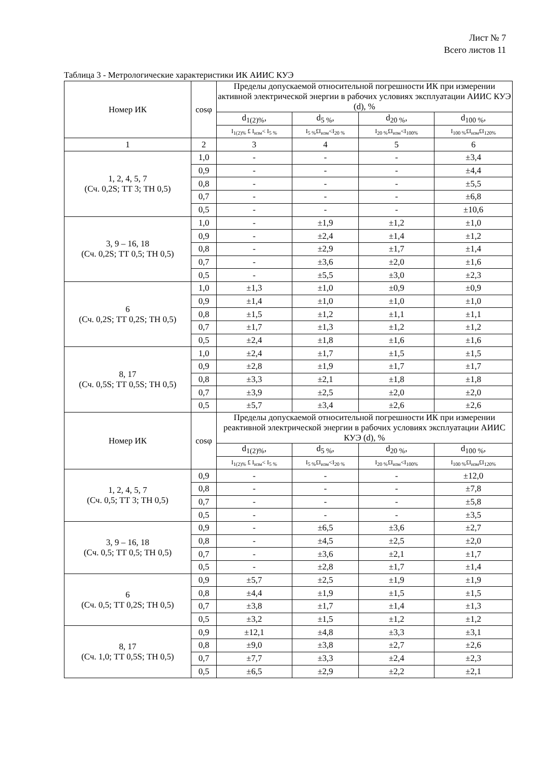Лист № 7
Всего листов 11
Таблица 3 - Метрологические характеристики ИК АИИС КУЭ
| Номер ИК | cosφ | Пределы допускаемой относительной погрешности ИК при измерении активной электрической энергии в рабочих условиях эксплуатации АИИС КУЭ (d), % | | | |
| --- | --- | --- | --- | --- | --- |
| | | d<sub>1(2)%</sub>, | d<sub>5 %</sub>, | d<sub>20 %</sub>, | d<sub>100 %</sub>, |
| | | I<sub>1(2)%</sub> £ I<sub>изм</sub>< I<sub>5 %</sub> | I<sub>5 %</sub>£I<sub>изм</sub><I<sub>20 %</sub> | I<sub>20 %</sub>£I<sub>изм</sub><I<sub>100%</sub> | I<sub>100 %</sub>£I<sub>изм</sub>£I<sub>120%</sub> |
| 1 | 2 | 3 | 4 | 5 | 6 |
| 1, 2, 4, 5, 7 (Сч. 0,2S; ТТ 3; ТН 0,5) | 1,0 | - | - | - | ±3,4 |
| | 0,9 | - | - | - | ±4,4 |
| | 0,8 | - | - | - | ±5,5 |
| | 0,7 | - | - | - | ±6,8 |
| | 0,5 | - | - | - | ±10,6 |
| 3, 9 – 16, 18 (Сч. 0,2S; ТТ 0,5; ТН 0,5) | 1,0 | - | ±1,9 | ±1,2 | ±1,0 |
| | 0,9 | - | ±2,4 | ±1,4 | ±1,2 |
| | 0,8 | - | ±2,9 | ±1,7 | ±1,4 |
| | 0,7 | - | ±3,6 | ±2,0 | ±1,6 |
| | 0,5 | - | ±5,5 | ±3,0 | ±2,3 |
| 6 (Сч. 0,2S; ТТ 0,2S; ТН 0,5) | 1,0 | ±1,3 | ±1,0 | ±0,9 | ±0,9 |
| | 0,9 | ±1,4 | ±1,0 | ±1,0 | ±1,0 |
| | 0,8 | ±1,5 | ±1,2 | ±1,1 | ±1,1 |
| | 0,7 | ±1,7 | ±1,3 | ±1,2 | ±1,2 |
| | 0,5 | ±2,4 | ±1,8 | ±1,6 | ±1,6 |
| 8, 17 (Сч. 0,5S; ТТ 0,5S; ТН 0,5) | 1,0 | ±2,4 | ±1,7 | ±1,5 | ±1,5 |
| | 0,9 | ±2,8 | ±1,9 | ±1,7 | ±1,7 |
| | 0,8 | ±3,3 | ±2,1 | ±1,8 | ±1,8 |
| | 0,7 | ±3,9 | ±2,5 | ±2,0 | ±2,0 |
| | 0,5 | ±5,7 | ±3,4 | ±2,6 | ±2,6 |
| Номер ИК | cosφ | Пределы допускаемой относительной погрешности ИК при измерении реактивной электрической энергии в рабочих условиях эксплуатации АИИС КУЭ (d), % | | | |
| | | d<sub>1(2)%</sub>, | d<sub>5 %</sub>, | d<sub>20 %</sub>, | d<sub>100 %</sub>, |
| | | I<sub>1(2)%</sub> £ I<sub>изм</sub>< I<sub>5 %</sub> | I<sub>5 %</sub>£I<sub>изм</sub><I<sub>20 %</sub> | I<sub>20 %</sub>£I<sub>изм</sub><I<sub>100%</sub> | I<sub>100 %</sub>£I<sub>изм</sub>£I<sub>120%</sub> |
| 1, 2, 4, 5, 7 (Сч. 0,5; ТТ 3; ТН 0,5) | 0,9 | - | - | - | ±12,0 |
| | 0,8 | - | - | - | ±7,8 |
| | 0,7 | - | - | - | ±5,8 |
| | 0,5 | - | - | - | ±3,5 |
| 3, 9 – 16, 18 (Сч. 0,5; ТТ 0,5; ТН 0,5) | 0,9 | - | ±6,5 | ±3,6 | ±2,7 |
| | 0,8 | - | ±4,5 | ±2,5 | ±2,0 |
| | 0,7 | - | ±3,6 | ±2,1 | ±1,7 |
| | 0,5 | - | ±2,8 | ±1,7 | ±1,4 |
| 6 (Сч. 0,5; ТТ 0,2S; ТН 0,5) | 0,9 | ±5,7 | ±2,5 | ±1,9 | ±1,9 |
| | 0,8 | ±4,4 | ±1,9 | ±1,5 | ±1,5 |
| | 0,7 | ±3,8 | ±1,7 | ±1,4 | ±1,3 |
| | 0,5 | ±3,2 | ±1,5 | ±1,2 | ±1,2 |
| 8, 17 (Сч. 1,0; ТТ 0,5S; ТН 0,5) | 0,9 | ±12,1 | ±4,8 | ±3,3 | ±3,1 |
| | 0,8 | ±9,0 | ±3,8 | ±2,7 | ±2,6 |
| | 0,7 | ±7,7 | ±3,3 | ±2,4 | ±2,3 |
| | 0,5 | ±6,5 | ±2,9 | ±2,2 | ±2,1 |